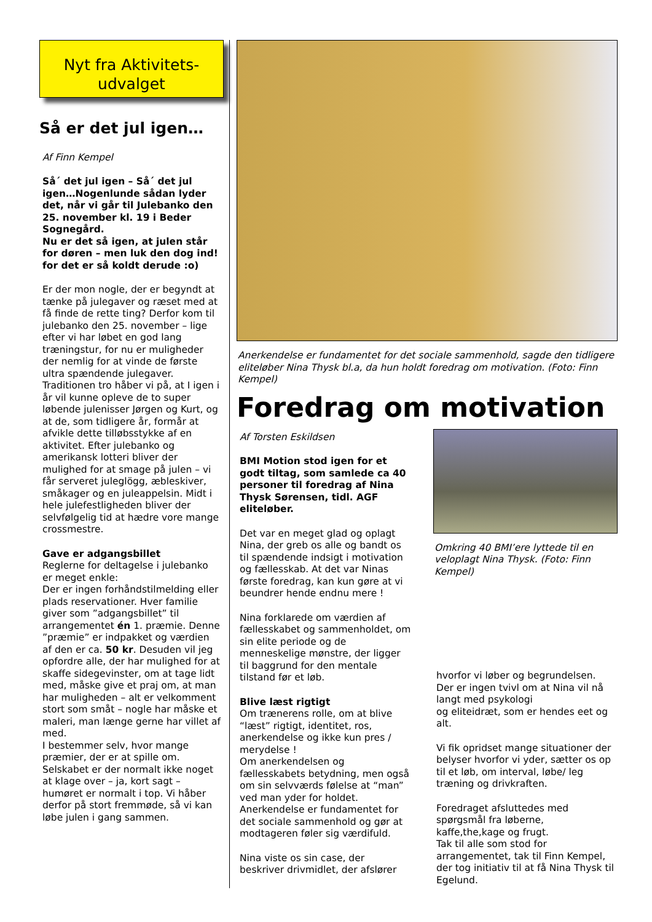Nyt fra Aktivitets-
udvalget
Så er det jul igen…
Af Finn Kempel
Så´ det jul igen – Så´ det jul igen…Nogenlunde sådan lyder det, når vi går til Julebanko den 25. november kl. 19 i Beder Sognegård.
Nu er det så igen, at julen står for døren – men luk den dog ind! for det er så koldt derude :o)
Er der mon nogle, der er begyndt at tænke på julegaver og ræset med at få finde de rette ting? Derfor kom til julebanko den 25. november – lige efter vi har løbet en god lang træningstur, for nu er muligheder der nemlig for at vinde de første ultra spændende julegaver.
Traditionen tro håber vi på, at I igen i år vil kunne opleve de to super løbende julenisser Jørgen og Kurt, og at de, som tidligere år, formår at afvikle dette tilløbsstykke af en aktivitet. Efter julebanko og amerikansk lotteri bliver der mulighed for at smage på julen – vi får serveret juleglögg, æbleskiver, småkager og en juleappelsin. Midt i hele julefestligheden bliver der selvfølgelig tid at hædre vore mange crossmestre.
Gave er adgangsbillet
Reglerne for deltagelse i julebanko er meget enkle:
Der er ingen forhåndstilmelding eller plads reservationer. Hver familie giver som ”adgangsbillet” til arrangementet én 1. præmie. Denne ”præmie” er indpakket og værdien af den er ca. 50 kr. Desuden vil jeg opfordre alle, der har mulighed for at skaffe sidegevinster, om at tage lidt med, måske give et praj om, at man har muligheden – alt er velkomment stort som småt – nogle har måske et maleri, man længe gerne har villet af med.
I bestemmer selv, hvor mange præmier, der er at spille om. Selskabet er der normalt ikke noget at klage over – ja, kort sagt – humøret er normalt i top. Vi håber derfor på stort fremmøde, så vi kan løbe julen i gang sammen.
Anerkendelse er fundamentet for det sociale sammenhold, sagde den tidligere eliteløber Nina Thysk bl.a, da hun holdt foredrag om motivation. (Foto: Finn Kempel)
Foredrag om motivation
Af Torsten Eskildsen
BMI Motion stod igen for et godt tiltag, som samlede ca 40 personer til foredrag af Nina Thysk Sørensen, tidl. AGF eliteløber.
Det var en meget glad og oplagt Nina, der greb os alle og bandt os til spændende indsigt i motivation og fællesskab. At det var Ninas første foredrag, kan kun gøre at vi beundrer hende endnu mere !
Nina forklarede om værdien af fællesskabet og sammenholdet, om sin elite periode og de menneskelige mønstre, der ligger til baggrund for den mentale tilstand før et løb.
Blive læst rigtigt
Om trænerens rolle, om at blive “læst” rigtigt, identitet, ros, anerkendelse og ikke kun pres / merydelse !
Om anerkendelsen og fællesskabets betydning, men også om sin selvværds følelse at “man” ved man yder for holdet.
Anerkendelse er fundamentet for det sociale sammenhold og gør at modtageren føler sig værdifuld.
Nina viste os sin case, der beskriver drivmidlet, der afslører
Omkring 40 BMI’ere lyttede til en veloplagt Nina Thysk. (Foto: Finn Kempel)
hvorfor vi løber og begrundelsen. Der er ingen tvivl om at Nina vil nå langt med psykologi
og eliteidræt, som er hendes eet og alt.
Vi fik opridset mange situationer der belyser hvorfor vi yder, sætter os op til et løb, om interval, løbe/ leg træning og drivkraften.
Foredraget afsluttedes med spørgsmål fra løberne, kaffe,the,kage og frugt.
Tak til alle som stod for arrangementet, tak til Finn Kempel, der tog initiativ til at få Nina Thysk til Egelund.